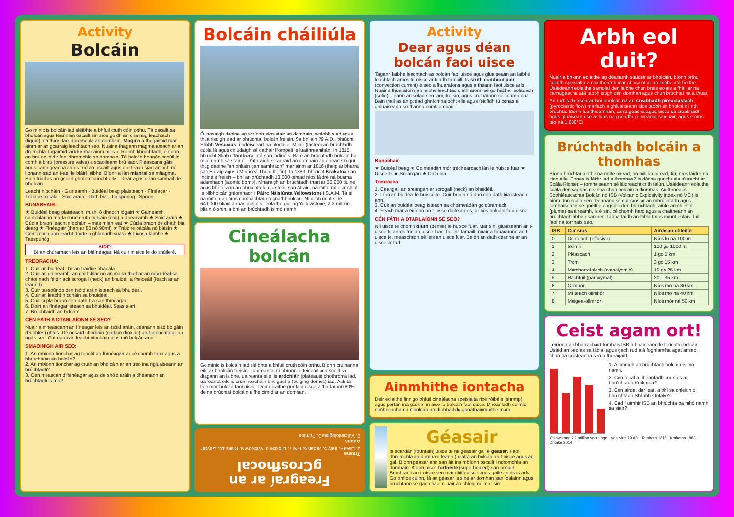Activity
Bolcáin
Go minic is bolcáin iad sléibhte a bhfuil cruth cóin orthu. Tá oscailt sa bholcán agus téann an oscailt sin síos go dtí an charraig leachtach (liquid) atá thíos faoi dhromchla an domhain. Magma a thugaimid mar ainm ar an gcarraig leachtach seo. Nuair a thagann magma amach ar an dromchla, tugaimid laibhe mar ainm air sin. Roimh bhrúchtadh, éiríonn an brú an-láidir faoi dhromchla an domhain. Tá bolcán beagán cosúil le comhla bhrú (pressure valve) a scaoileann brú saor. Pléascann gáis agus carraigeacha aníos tríd an oscailt agus doirteann siad amach nó lionann siad an t-aer le bláirí laibhe. Bíonn a lán mianraí sa mhagma. Bain triail as an gcéad ghníomhaíocht eile – dear agus déan samhail de bholcán.
Leacht níocháin · Gaineamh · Buidéal beag plaisteach · Fínéagar · Tráidire bácála · Sóid aráin · Dath bia · Taespúnóg · Spoon
BUNÁBHAIR:
★ Buidéal beag plaisteach, m.sh. ó dheoch iógairt ★ Gaineamh, cairtchlár nó marla chun cruth bolcáin (cón) a dhéanamh ★ Sóid aráin ★ Cúpla braon leacht níocháin – más mian leat ★ Cúpla braon de dhath bia dearg ★ Fínéagair (thart ar 80 nó 90ml) ★ Tráidire bácála nó báisín ★ Ceirt (chun aon leacht doirte a ghlanadh suas) ★ Lionsa láimhe ★ Taespúnóg
AIRE:
Bí an-chúramach leis an bhfínéagar. Ná cuir in aice le do shúile é.
TREORACHA:
1. Cuir an buidéal i lár an tráidire bhácála.
2. Cuir an gaineamh, an cairtchlár nó an marla thart ar an mbuidéal sa chaoi nach féidir ach scrogall (neck) an bhuidéil a fheiceáil (féach ar an léaráid).
3. Cuir taespúnóg den tsóid aráin isteach sa bhuidéal.
4. Cuir an leacht níocháin sa bhuidéal.
5. Cuir cúpla braon den dath bia san fhínéagar.
6. Doirt an fínéagar isteach sa bhuidéal. Seas siar!
7. Brúchtfaidh an bolcán!
CÉN FÁTH A DTARLAÍONN SÉ SEO?
Nuair a mheascann an fínéagar leis an tsóid aráin, déanann siad bolgáin (bubbles) gháis. Dé-ocsaíd charbóin (carbon dioxide) an t-ainm atá ar an ngás seo. Cuireann an leacht níocháin níos mó bolgán ann!
SMAOINIGH AIR SEO:
1. An mbíonn tionchar ag teocht an fhínéagair ar cé chomh tapa agus a bhrúchtann an bolcán?
2. An mbíonn tionchar ag cruth an bholcáin ar an treo ina ngluaiseann an brúchtadh?
3. Cén meascán d'fhínéagar agus de shóid aráin a dhéanann an brúchtadh is mó?
Bolcáin cháiliúla
Ó thosaigh daoine ag scríobh síos stair an domhain, scríobh siad agus thuairiscigh siad ar bhrúchtaí bolcán freisin. Sa bhliain 79 A.D., bhrúcht Sliabh Vesuvius, i ndeisceart na hIodáile. Mhair (lasted) an brúchtadh cúpla lá agus chlúdaigh sé cathair Pompeii le luaithreamhán. In 1815, bhrúcht Sliabh Tambora, atá san Indinéis. Ba é an brúchtadh bolcáin ba mhó riamh sa stair é. D'athraigh sé aeráid an domhain an oiread sin gur thug daoine "an bhliain gan samhradh" mar ainm ar 1816 (theip ar bharra san Eoraip agus i Meiriceá Thuaidh, fiú). In 1883, bhrúcht Krakatoa san Indinéis freisin – bhí an brúchtadh 13,000 oiread níos láidre ná buama adamhach (atomic bomb). Mharaigh an brúchtadh thart ar 36,000 duine agus bhí torann an bhrúchta le cloisteáil san Afraic, na mílte míle ar shiúl. Is ollbholcán gníomhach í Páirc Náisiúnta Yellowstone i S.A.M. Tá sí na mílte uair níos cumhachtaí ná gnáthbholcán. Níor bhrúcht sí le 640,000 bliain anuas ach deir eolaithe gur ag Yellowstone, 2.2 milliún bliain ó shin, a bhí an brúchtadh is mó riamh.
Cineálacha bolcán
Go minic is bolcáin iad sléibhte a bhfuil cruth cóin orthu. Bíonn cruthanna eile ar bholcáin freisin – uaireanta, ní bhíonn le feiceáil ach scoilt sa dtagann an laibhe, uaireanta eile, is ardchláir (plateaus) chothroma iad, uaireanta eile is cruinneacháin bholgacha (bulging domes) iad. Ach tá líon mór bolcán faoi uisce. Deir eolaithe gur faoi uisce a tharlaíonn 80% de na brúchtaí bolcáin a fheicimid ar an domhan.
Freagraí ar an gCrosfhocal
Trasna
1. Lava 4. Italy 5. Japan 6. Fire 7. Dioxide 8. Wicklow 9. Rises 10. Geyser
Anuas
2. Vulcaniologists 3. Pumice
Activity
Dear agus déan bolcán faoi uisce
Tagann laibhe leachtach as bolcán faoi uisce agus gluaiseann an laibhe leachtach aníos trí uisce ar feadh tamaill. Is sruth comhiompair (convection current) é seo a fhuaraíonn agus a théann faoi uisce arís. Nuair a fhuaraíonn an laibhe leachtach, athraíonn sé go hábhar soladach (solid). Téann an solad seo faoi, freisin, agus cruthaíonn sé talamh nua. Bain triail as an gcéad ghníomhaíocht eile agus feicfidh tú conas a ghluaiseann sruthanna comhiompair.
Bunábhair:
★ Buidéal beag ★ Coimeádán mór trédhearcach lán le huisce fuar ★ Uisce te ★ Sreangán ★ Dath bia
Treoracha:
1. Ceangail an sreangán ar scrogall (neck) an bhuidéil.
2. Líon an buidéal le huisce te. Cuir braon nó dhó den dath bia isteach ann.
3. Cuir an buidéal beag isteach sa choimeádán go cúramach.
4. Féach mar a éiríonn an t-uisce daite aníos, ar nós bolcáin faoi uisce.
CÉN FÁTH A DTARLAÍONN SÉ SEO?
Níl uisce te chomh dlúth (dense) le huisce fuar. Mar sin, gluaiseann an t-uisce te aníos tríd an uisce fuar. Tar éis tamaill, nuair a fhuaraíonn an t-uisce te, meascfaidh sé leis an uisce fuar. Beidh an dath céanna ar an uisce ar fad.
Ainmhithe iontacha
Deir eolaithe linn go bhfuil cineálacha speisialta ribe róibéis (shrimp) agus portán ina gcónaí in aice le bolcáin faoi uisce. Dhéanfadh ceimicí nimhneacha na mbolcán an-díobháil do ghnáthainmhithe mara.
Géasair
Is scardán (fountain) uisce te na géasair gail é géasar. Faoi dhromchla an domhain téann (heats) an bolcán an t-uisce agus an gal. Bíonn géasar ann san áit ina mbíonn oscailt i ndromchla an domhain. Bíonn uisce forthéite (superheated) san oscailt. Brúchtann an t-uisce seo mar chith uisce agus gaile anois is arís. Go bhfios dúinn, tá an géasar is sine ar domhan san Íoslainn agus brúchtann sé gach naoi n-uair an chloig nó mar sin.
Arbh eol duit?
Nuair a bhíonn eolaithe ag déanamh staidéir ar bholcáin, bíonn orthu culaith speisialta a chaitheamh mar chosaint ar an laibhe atá fíorthe. Úsáideann eolaithe samplaí den laibhe chun breis eolais a fháil ar na carraigeacha atá taobh istigh den domhan agus chun brúchtaí na a thuar.
An rud is dainséaraí faoi bholcán ná an sreabhadh pireaclastach (pyroclastic flow) marfach a ghluaiseann síos taobh an bholcáin i rith brúchta. Bíonn luaithreamhán, carraigeacha agus uisce sa sreabhadh agus gluaiseann sé ar luas na gcéadta ciliméadar san uair, agus é níos teo ná 1,000°C!
Brúchtadh bolcáin a thomhas
Bíonn brúchtaí áirithe na mílte oiread, nó milliún oiread, fiú, níos láidre ná cinn eile. Conas is féidir iad a thomhas? Is dócha gur chuala tú tracht ar Scála Richter – tomhaiseann sé láidreacht crith talún. Úsáideann eolaithe scála den saghas céanna chun bolcáin a thomhas. An tInnéacs Sophléascachta Bolcán nó ISB (Volcanic Explosivity Index nó VEI) is ainm don scála seo. Déanann sé cur síos ar an mbrúchtadh agus tomhaiseann sé gnéithe éagsúla den bhrúchtadh, airde an chleitín (plume) sa áireamh, is é sin, cé chomh hard agus a chaitheann an brúchtadh ábhair san aer. Tabharfaidh an tábla thíos roinnt eolais duit faoi na tomhais seo.
| ISB | Cur síos | Airde an chleitín |
| --- | --- | --- |
| 0 | Doirteach (effusive) | Níos lú ná 100 m |
| 1 | Séimh | 100 go 1000 m |
| 2 | Pléascach | 1 go 5 km |
| 3 | Trom | 3 go 15 km |
| 4 | Mórchorraíolach (cataclysmic) | 10 go 25 km |
| 5 | Rachtúil (paroxymal) | 20 – 35 km |
| 6 | Ollmhór | Níos mó ná 30 km |
| 7 | Millteach ollmhór | Níos mó ná 40 km |
| 8 | Meigea-ollmhór | Níos mór ná 50 km |
Ceist agam ort!
Léiríonn an bharrachairt tomhais ISB a bhaineann le brúchtaí bolcáin. Úsáid an t-eolas sa tábla, agus gach rud atá foghlamtha agat anseo, chun na ceisteanna seo a fhreagairt.
1. Ainmnigh an brúchtadh bolcáin is mó riamh.
2. Cén focal a dhéanfadh cur síos ar bhrúchtadh Krakatoa?
3. Cén airde, dar leat, a bhí sa chleitín ó bhrúchtadh Shliabh Ontake?
4. Cad í uimhir ISB an bhrúchta ba mhó riamh sa stair?
Yellowstone 2.2 million years ago · Vesuvius 79 AD · Tambora 1815 · Krakatoa 1883 · Ontake 2014